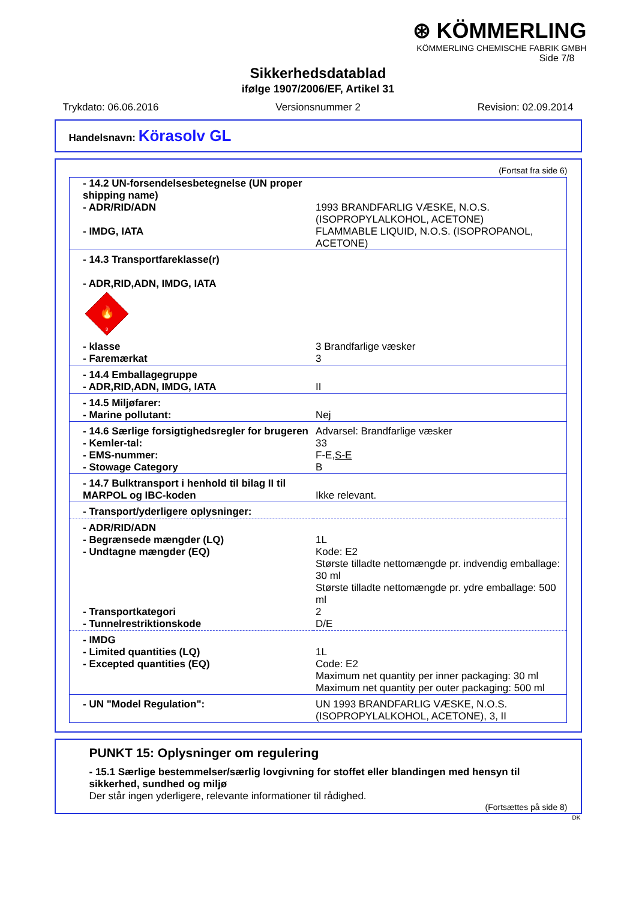⊛ KÖMMERLING
KÖMMERLING CHEMISCHE FABRIK GMBH
Side 7/8
Sikkerhedsdatablad
ifølge 1907/2006/EF, Artikel 31
Trykdato: 06.06.2016 Versionsnummer 2 Revision: 02.09.2014
Handelsnavn: Körasolv GL
(Fortsat fra side 6)
| - 14.2 UN-forsendelsesbetegnelse (UN proper shipping name) | |
| - ADR/RID/ADN | 1993 BRANDFARLIG VÆSKE, N.O.S. (ISOPROPYLALKOHOL, ACETONE) |
| - IMDG, IATA | FLAMMABLE LIQUID, N.O.S. (ISOPROPANOL, ACETONE) |
| - 14.3 Transportfareklasse(r) - ADR,RID,ADN, IMDG, IATA 🔥 3 | |
| - klasse | 3 Brandfarlige væsker |
| - Faremærkat | 3 |
| - 14.4 Emballagegruppe - ADR,RID,ADN, IMDG, IATA | II |
| - 14.5 Miljøfarer: - Marine pollutant: | Nej |
| - 14.6 Særlige forsigtighedsregler for brugeren - Kemler-tal: - EMS-nummer: - Stowage Category | Advarsel: Brandfarlige væsker 33 F-E, S-E B |
| - 14.7 Bulktransport i henhold til bilag II til MARPOL og IBC-koden | Ikke relevant. |
| - Transport/yderligere oplysninger: | |
| - ADR/RID/ADN - Begrænsede mængder (LQ) - Undtagne mængder (EQ) | 1L Kode: E2 Største tilladte nettomængde pr. indvendig emballage: 30 ml Største tilladte nettomængde pr. ydre emballage: 500 ml |
| - Transportkategori - Tunnelrestriktionskode | 2 D/E |
| - IMDG - Limited quantities (LQ) - Excepted quantities (EQ) | 1L Code: E2 Maximum net quantity per inner packaging: 30 ml Maximum net quantity per outer packaging: 500 ml |
| - UN "Model Regulation": | UN 1993 BRANDFARLIG VÆSKE, N.O.S. (ISOPROPYLALKOHOL, ACETONE), 3, II |
PUNKT 15: Oplysninger om regulering
- 15.1 Særlige bestemmelser/særlig lovgivning for stoffet eller blandingen med hensyn til sikkerhed, sundhed og miljø
Der står ingen yderligere, relevante informationer til rådighed.
(Fortsættes på side 8)
DK